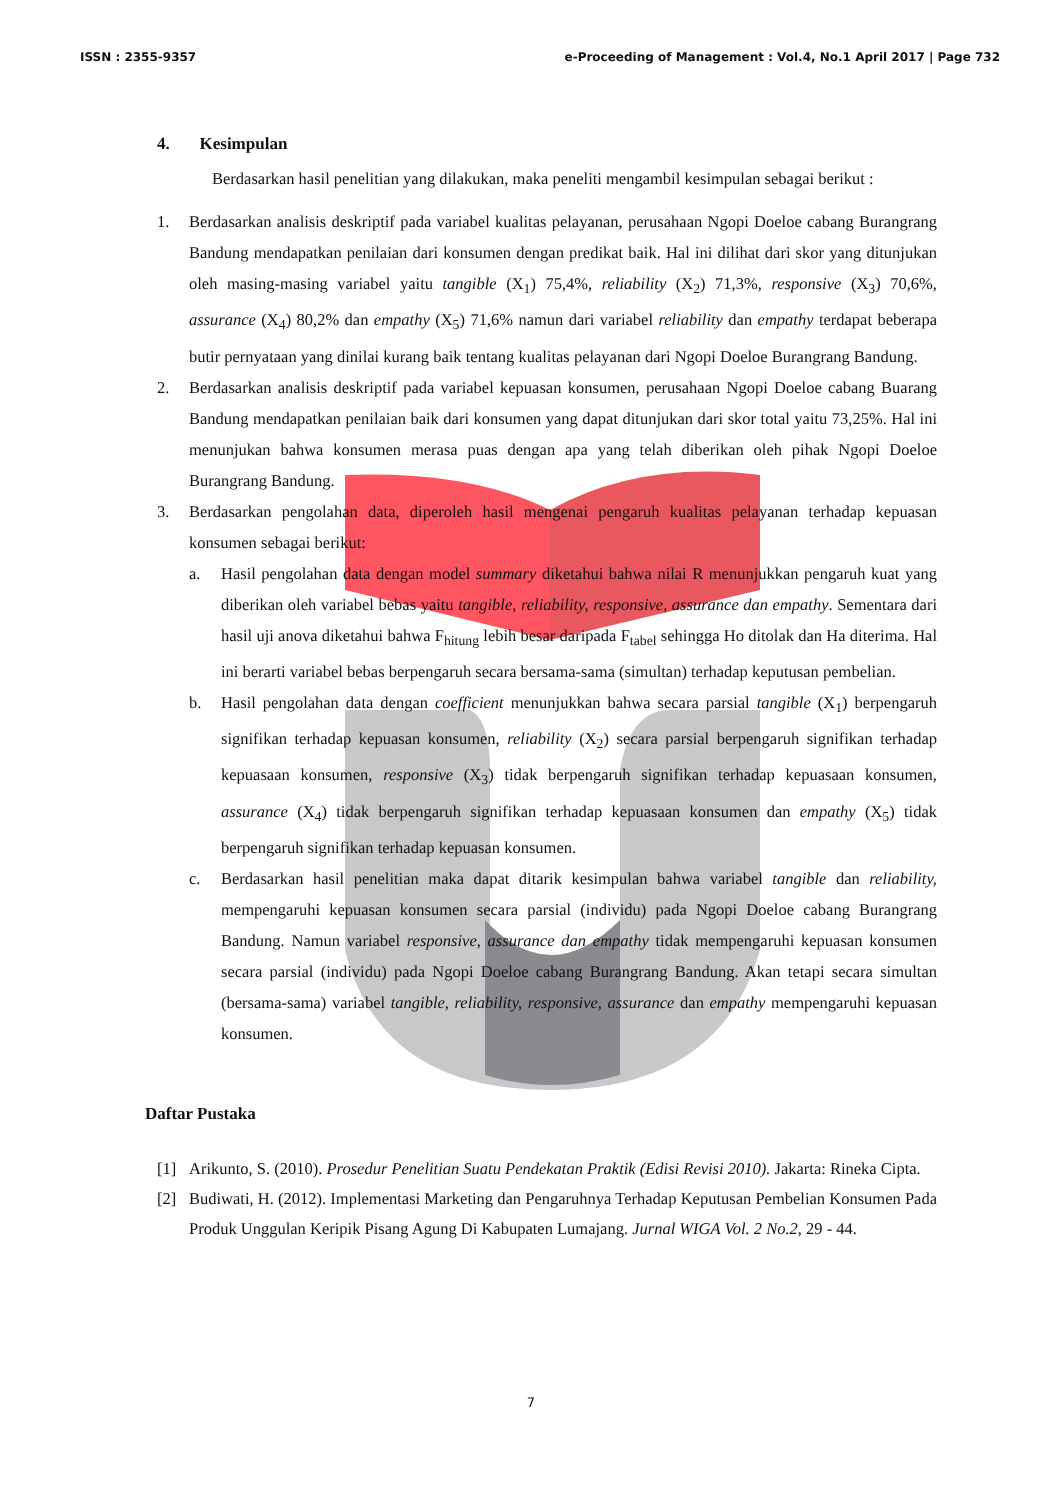ISSN : 2355-9357 e-Proceeding of Management : Vol.4, No.1 April 2017 | Page 732
4. Kesimpulan
Berdasarkan hasil penelitian yang dilakukan, maka peneliti mengambil kesimpulan sebagai berikut :
1. Berdasarkan analisis deskriptif pada variabel kualitas pelayanan, perusahaan Ngopi Doeloe cabang Burangrang Bandung mendapatkan penilaian dari konsumen dengan predikat baik. Hal ini dilihat dari skor yang ditunjukan oleh masing-masing variabel yaitu tangible (X<sub>1</sub>) 75,4%, reliability (X<sub>2</sub>) 71,3%, responsive (X<sub>3</sub>) 70,6%, assurance (X<sub>4</sub>) 80,2% dan empathy (X<sub>5</sub>) 71,6% namun dari variabel reliability dan empathy terdapat beberapa butir pernyataan yang dinilai kurang baik tentang kualitas pelayanan dari Ngopi Doeloe Burangrang Bandung.
2. Berdasarkan analisis deskriptif pada variabel kepuasan konsumen, perusahaan Ngopi Doeloe cabang Buarang Bandung mendapatkan penilaian baik dari konsumen yang dapat ditunjukan dari skor total yaitu 73,25%. Hal ini menunjukan bahwa konsumen merasa puas dengan apa yang telah diberikan oleh pihak Ngopi Doeloe Burangrang Bandung.
3. Berdasarkan pengolahan data, diperoleh hasil mengenai pengaruh kualitas pelayanan terhadap kepuasan konsumen sebagai berikut:
a. Hasil pengolahan data dengan model summary diketahui bahwa nilai R menunjukkan pengaruh kuat yang diberikan oleh variabel bebas yaitu tangible, reliability, responsive, assurance dan empathy. Sementara dari hasil uji anova diketahui bahwa F<sub>hitung</sub> lebih besar daripada F<sub>tabel</sub> sehingga Ho ditolak dan Ha diterima. Hal ini berarti variabel bebas berpengaruh secara bersama-sama (simultan) terhadap keputusan pembelian.
b. Hasil pengolahan data dengan coefficient menunjukkan bahwa secara parsial tangible (X<sub>1</sub>) berpengaruh signifikan terhadap kepuasan konsumen, reliability (X<sub>2</sub>) secara parsial berpengaruh signifikan terhadap kepuasaan konsumen, responsive (X<sub>3</sub>) tidak berpengaruh signifikan terhadap kepuasaan konsumen, assurance (X<sub>4</sub>) tidak berpengaruh signifikan terhadap kepuasaan konsumen dan empathy (X<sub>5</sub>) tidak berpengaruh signifikan terhadap kepuasan konsumen.
c. Berdasarkan hasil penelitian maka dapat ditarik kesimpulan bahwa variabel tangible dan reliability, mempengaruhi kepuasan konsumen secara parsial (individu) pada Ngopi Doeloe cabang Burangrang Bandung. Namun variabel responsive, assurance dan empathy tidak mempengaruhi kepuasan konsumen secara parsial (individu) pada Ngopi Doeloe cabang Burangrang Bandung. Akan tetapi secara simultan (bersama-sama) variabel tangible, reliability, responsive, assurance dan empathy mempengaruhi kepuasan konsumen.
Daftar Pustaka
[1] Arikunto, S. (2010). Prosedur Penelitian Suatu Pendekatan Praktik (Edisi Revisi 2010). Jakarta: Rineka Cipta.
[2] Budiwati, H. (2012). Implementasi Marketing dan Pengaruhnya Terhadap Keputusan Pembelian Konsumen Pada Produk Unggulan Keripik Pisang Agung Di Kabupaten Lumajang. Jurnal WIGA Vol. 2 No.2, 29 - 44.
7